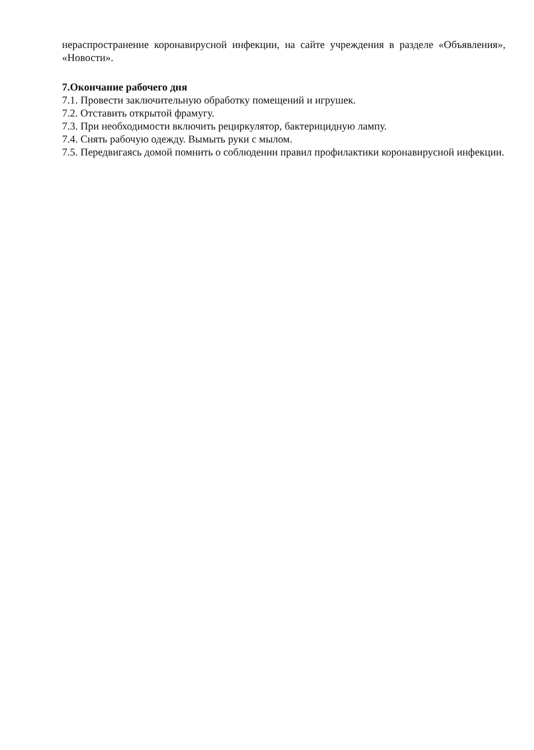нераспространение коронавирусной инфекции, на сайте учреждения в разделе «Объявления», «Новости».
7.Окончание рабочего дня
7.1. Провести заключительную обработку помещений и игрушек.
7.2. Отставить открытой фрамугу.
7.3. При необходимости включить рециркулятор, бактерицидную лампу.
7.4. Снять рабочую одежду. Вымыть руки с мылом.
7.5. Передвигаясь домой помнить о соблюдении правил профилактики коронавирусной инфекции.